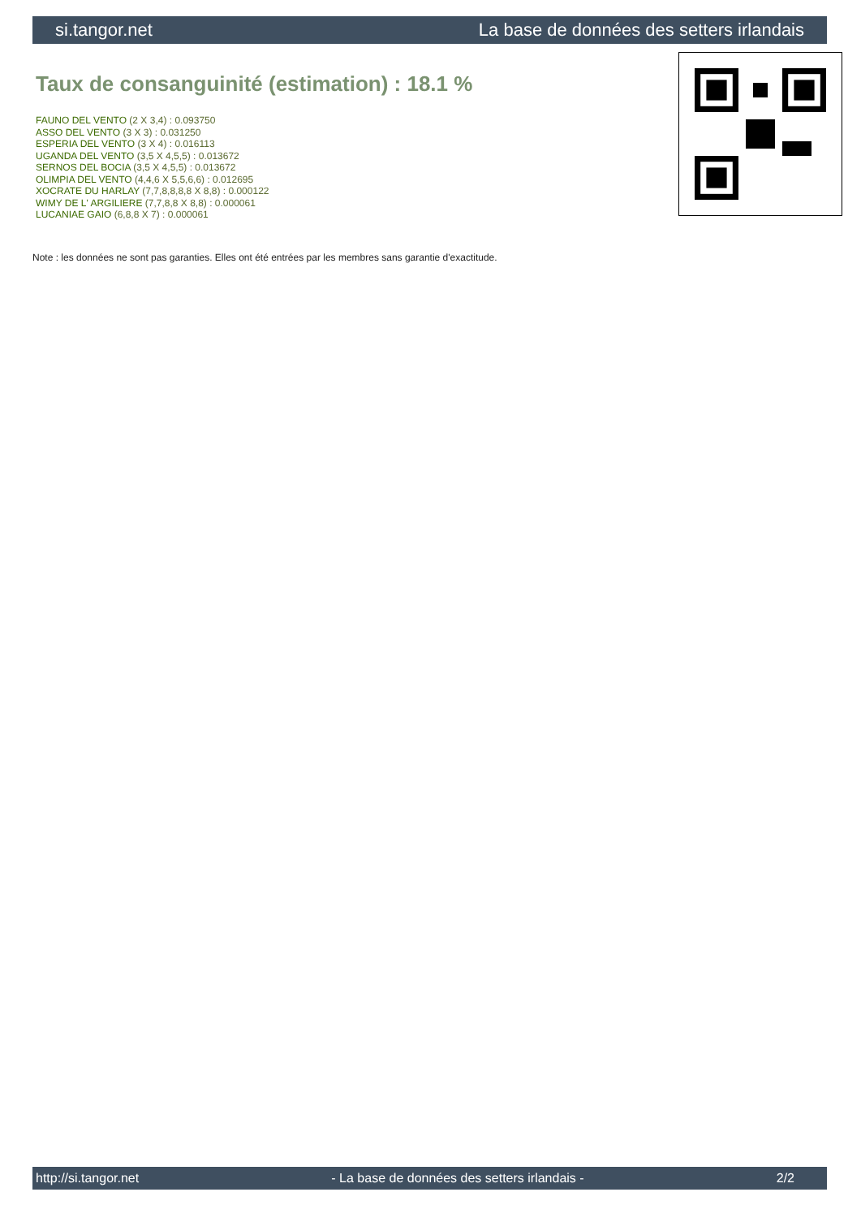si.tangor.net La base de données des setters irlandais
Taux de consanguinité (estimation) : 18.1 %
FAUNO DEL VENTO (2 X 3,4) : 0.093750
ASSO DEL VENTO (3 X 3) : 0.031250
ESPERIA DEL VENTO (3 X 4) : 0.016113
UGANDA DEL VENTO (3,5 X 4,5,5) : 0.013672
SERNOS DEL BOCIA (3,5 X 4,5,5) : 0.013672
OLIMPIA DEL VENTO (4,4,6 X 5,5,6,6) : 0.012695
XOCRATE DU HARLAY (7,7,8,8,8,8 X 8,8) : 0.000122
WIMY DE L' ARGILIERE (7,7,8,8 X 8,8) : 0.000061
LUCANIAE GAIO (6,8,8 X 7) : 0.000061
Note : les données ne sont pas garanties. Elles ont été entrées par les membres sans garantie d'exactitude.
http://si.tangor.net - La base de données des setters irlandais - 2/2